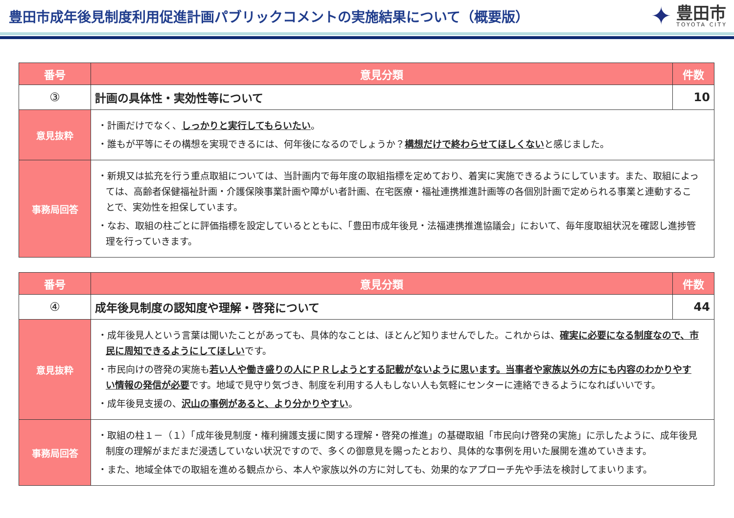豊田市成年後見制度利用促進計画パブリックコメントの実施結果について（概要版）
✦
豊田市
TOYOTA CITY
| 番号 | 意見分類 | 件数 |
| --- | --- | --- |
| ③ | 計画の具体性・実効性等について | 10 |
| 意見抜粋 | ・計画だけでなく、 しっかりと実行してもらいたい 。 ・誰もが平等にその構想を実現できるには、何年後になるのでしょうか？ 構想だけで終わらせてほしくない と感じました。 | |
| 事務局回答 | ・新規又は拡充を行う重点取組については、当計画内で毎年度の取組指標を定めており、着実に実施できるようにしています。また、取組によっては、高齢者保健福祉計画・介護保険事業計画や障がい者計画、在宅医療・福祉連携推進計画等の各個別計画で定められる事業と連動することで、実効性を担保しています。 ・なお、取組の柱ごとに評価指標を設定しているとともに、「豊田市成年後見・法福連携推進協議会」において、毎年度取組状況を確認し進捗管理を行っていきます。 | |
| 番号 | 意見分類 | 件数 |
| --- | --- | --- |
| ④ | 成年後見制度の認知度や理解・啓発について | 44 |
| 意見抜粋 | ・成年後見人という言葉は聞いたことがあっても、具体的なことは、ほとんど知りませんでした。これからは、 確実に必要になる制度なので、市民に周知できるようにしてほしい です。 ・市民向けの啓発の実施も 若い人や働き盛りの人にＰＲしようとする記載がないように思います。当事者や家族以外の方にも内容のわかりやすい情報の発信が必要 です。地域で見守り気づき、制度を利用する人もしない人も気軽にセンターに連絡できるようになればいいです。 ・成年後見支援の、 沢山の事例があると、より分かりやすい 。 | |
| 事務局回答 | ・取組の柱１－（１）「成年後見制度・権利擁護支援に関する理解・啓発の推進」の基礎取組「市民向け啓発の実施」に示したように、成年後見制度の理解がまだまだ浸透していない状況ですので、多くの御意見を賜ったとおり、具体的な事例を用いた展開を進めていきます。 ・また、地域全体での取組を進める観点から、本人や家族以外の方に対しても、効果的なアプローチ先や手法を検討してまいります。 | |